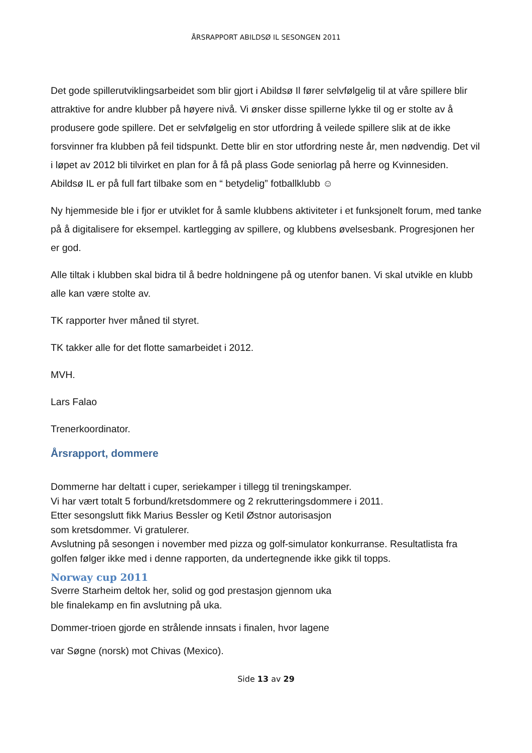ÅRSRAPPORT ABILDSØ IL SESONGEN 2011
Det gode spillerutviklingsarbeidet som blir gjort i Abildsø Il fører selvfølgelig til at våre spillere blir attraktive for andre klubber på høyere nivå. Vi ønsker disse spillerne lykke til og er stolte av å produsere gode spillere. Det er selvfølgelig en stor utfordring å veilede spillere slik at de ikke forsvinner fra klubben på feil tidspunkt. Dette blir en stor utfordring neste år, men nødvendig. Det vil i løpet av 2012 bli tilvirket en plan for å få på plass Gode seniorlag på herre og Kvinnesiden. Abildsø IL er på full fart tilbake som en “ betydelig” fotballklubb ☺
Ny hjemmeside ble i fjor er utviklet for å samle klubbens aktiviteter i et funksjonelt forum, med tanke på å digitalisere for eksempel. kartlegging av spillere, og klubbens øvelsesbank. Progresjonen her er god.
Alle tiltak i klubben skal bidra til å bedre holdningene på og utenfor banen. Vi skal utvikle en klubb alle kan være stolte av.
TK rapporter hver måned til styret.
TK takker alle for det flotte samarbeidet i 2012.
MVH.
Lars Falao
Trenerkoordinator.
Årsrapport, dommere
Dommerne har deltatt i cuper, seriekamper i tillegg til treningskamper.
Vi har vært totalt 5 forbund/kretsdommere og 2 rekrutteringsdommere i 2011.
Etter sesongslutt fikk Marius Bessler og Ketil Østnor autorisasjon
som kretsdommer. Vi gratulerer.
Avslutning på sesongen i november med pizza og golf-simulator konkurranse. Resultatlista fra golfen følger ikke med i denne rapporten, da undertegnende ikke gikk til topps.
Norway cup 2011
Sverre Starheim deltok her, solid og god prestasjon gjennom uka
ble finalekamp en fin avslutning på uka.
Dommer-trioen gjorde en strålende innsats i finalen, hvor lagene
var Søgne (norsk) mot Chivas (Mexico).
Side 13 av 29